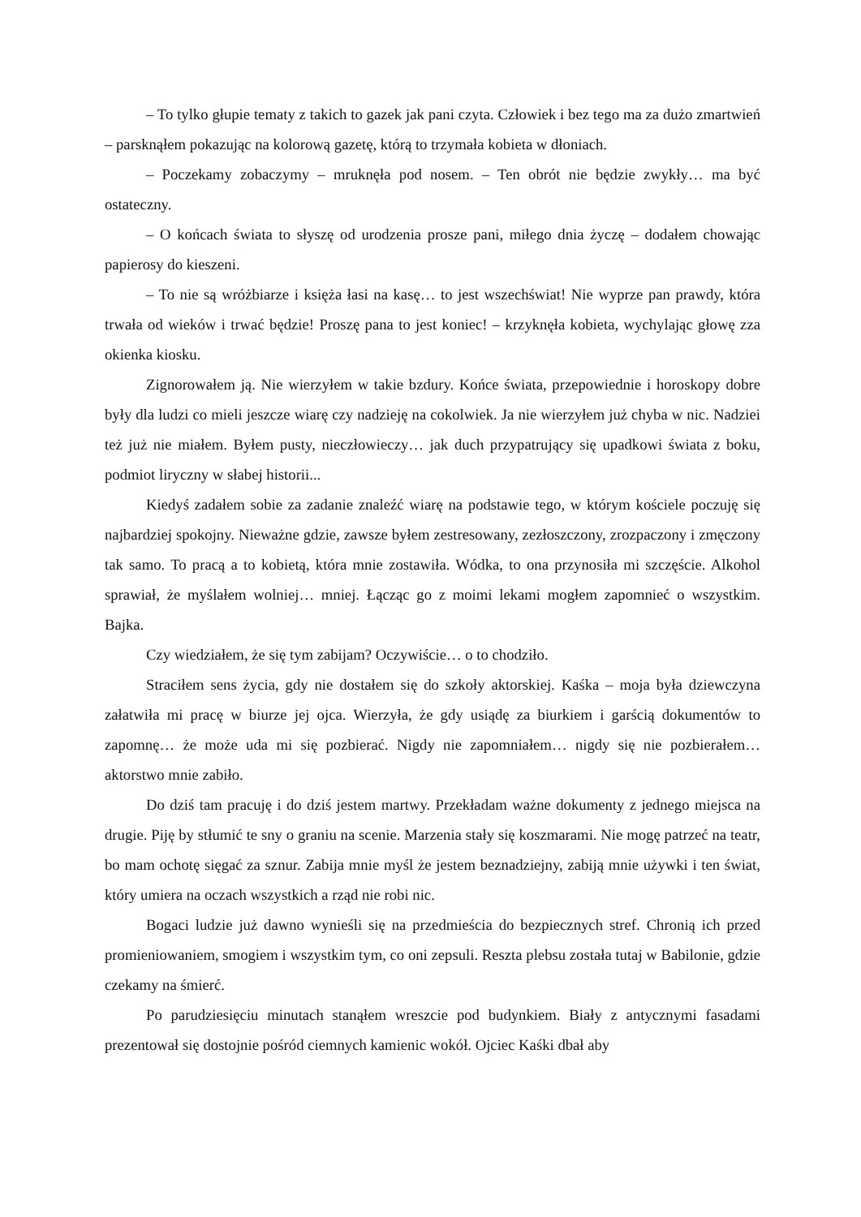– To tylko głupie tematy z takich to gazek jak pani czyta. Człowiek i bez tego ma za dużo zmartwień – parsknąłem pokazując na kolorową gazetę, którą to trzymała kobieta w dłoniach.
– Poczekamy zobaczymy – mruknęła pod nosem. – Ten obrót nie będzie zwykły… ma być ostateczny.
– O końcach świata to słyszę od urodzenia prosze pani, miłego dnia życzę – dodałem chowając papierosy do kieszeni.
– To nie są wróżbiarze i księża łasi na kasę… to jest wszechświat! Nie wyprze pan prawdy, która trwała od wieków i trwać będzie! Proszę pana to jest koniec! – krzyknęła kobieta, wychylając głowę zza okienka kiosku.
Zignorowałem ją. Nie wierzyłem w takie bzdury. Końce świata, przepowiednie i horoskopy dobre były dla ludzi co mieli jeszcze wiarę czy nadzieję na cokolwiek. Ja nie wierzyłem już chyba w nic. Nadziei też już nie miałem. Byłem pusty, nieczłowieczy… jak duch przypatrujący się upadkowi świata z boku, podmiot liryczny w słabej historii...
Kiedyś zadałem sobie za zadanie znaleźć wiarę na podstawie tego, w którym kościele poczuję się najbardziej spokojny. Nieważne gdzie, zawsze byłem zestresowany, zezłoszczony, zrozpaczony i zmęczony tak samo. To pracą a to kobietą, która mnie zostawiła. Wódka, to ona przynosiła mi szczęście. Alkohol sprawiał, że myślałem wolniej… mniej. Łącząc go z moimi lekami mogłem zapomnieć o wszystkim. Bajka.
Czy wiedziałem, że się tym zabijam? Oczywiście… o to chodziło.
Straciłem sens życia, gdy nie dostałem się do szkoły aktorskiej. Kaśka – moja była dziewczyna załatwiła mi pracę w biurze jej ojca. Wierzyła, że gdy usiądę za biurkiem i garścią dokumentów to zapomnę… że może uda mi się pozbierać. Nigdy nie zapomniałem… nigdy się nie pozbierałem… aktorstwo mnie zabiło.
Do dziś tam pracuję i do dziś jestem martwy. Przekładam ważne dokumenty z jednego miejsca na drugie. Piję by stłumić te sny o graniu na scenie. Marzenia stały się koszmarami. Nie mogę patrzeć na teatr, bo mam ochotę sięgać za sznur. Zabija mnie myśl że jestem beznadziejny, zabiją mnie używki i ten świat, który umiera na oczach wszystkich a rząd nie robi nic.
Bogaci ludzie już dawno wynieśli się na przedmieścia do bezpiecznych stref. Chronią ich przed promieniowaniem, smogiem i wszystkim tym, co oni zepsuli. Reszta plebsu została tutaj w Babilonie, gdzie czekamy na śmierć.
Po parudziesięciu minutach stanąłem wreszcie pod budynkiem. Biały z antycznymi fasadami prezentował się dostojnie pośród ciemnych kamienic wokół. Ojciec Kaśki dbał aby